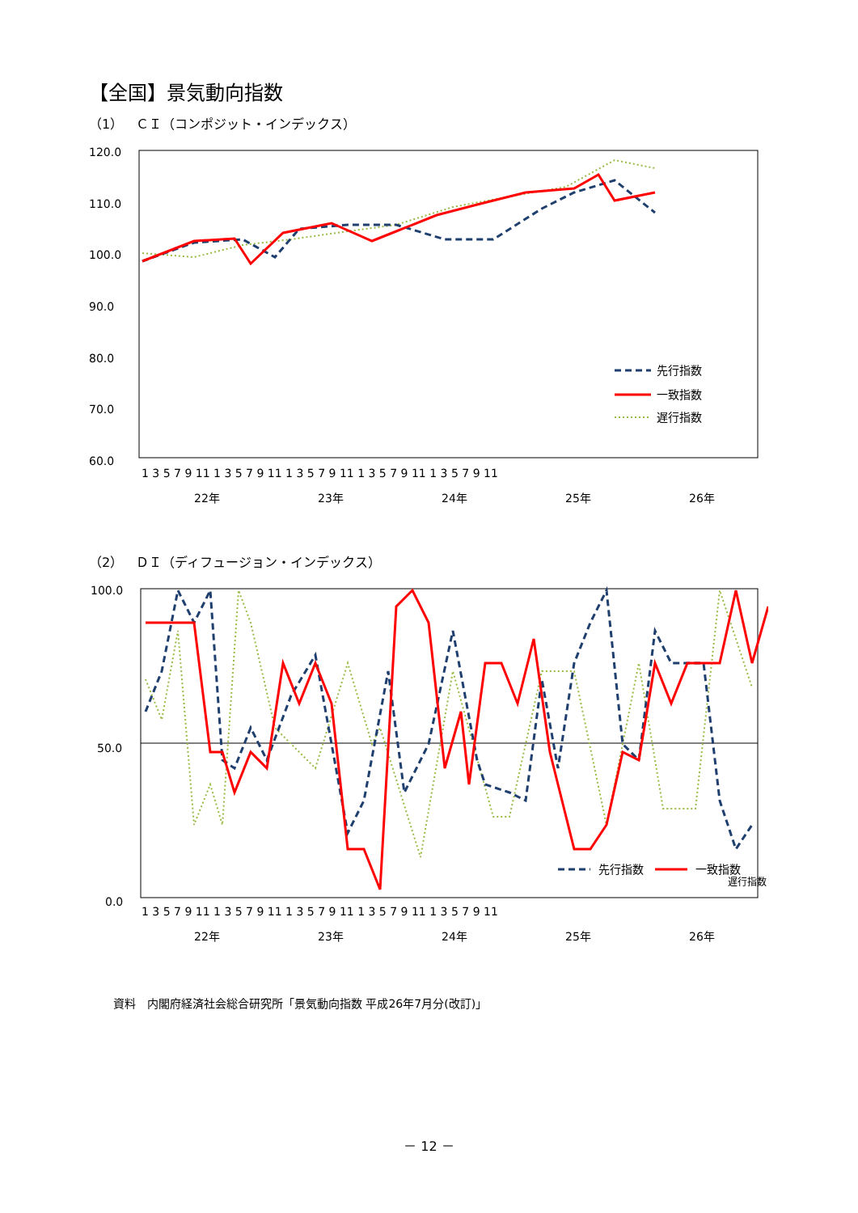【全国】景気動向指数
（1）　ＣＩ（コンポジット・インデックス）
120.0
110.0
100.0
90.0
80.0
70.0
60.0
先行指数
一致指数
遅行指数
1 3 5 7 9 11 1 3 5 7 9 11 1 3 5 7 9 11 1 3 5 7 9 11 1 3 5 7 9 11
22年
23年
24年
25年
26年
（2）　ＤＩ（ディフュージョン・インデックス）
100.0
50.0
0.0
先行指数
一致指数
1 3 5 7 9 11 1 3 5 7 9 11 1 3 5 7 9 11 1 3 5 7 9 11 1 3 5 7 9 11
22年
23年
24年
25年
26年
遅行指数
資料　内閣府経済社会総合研究所「景気動向指数 平成26年7月分(改訂)」
－ 12 －